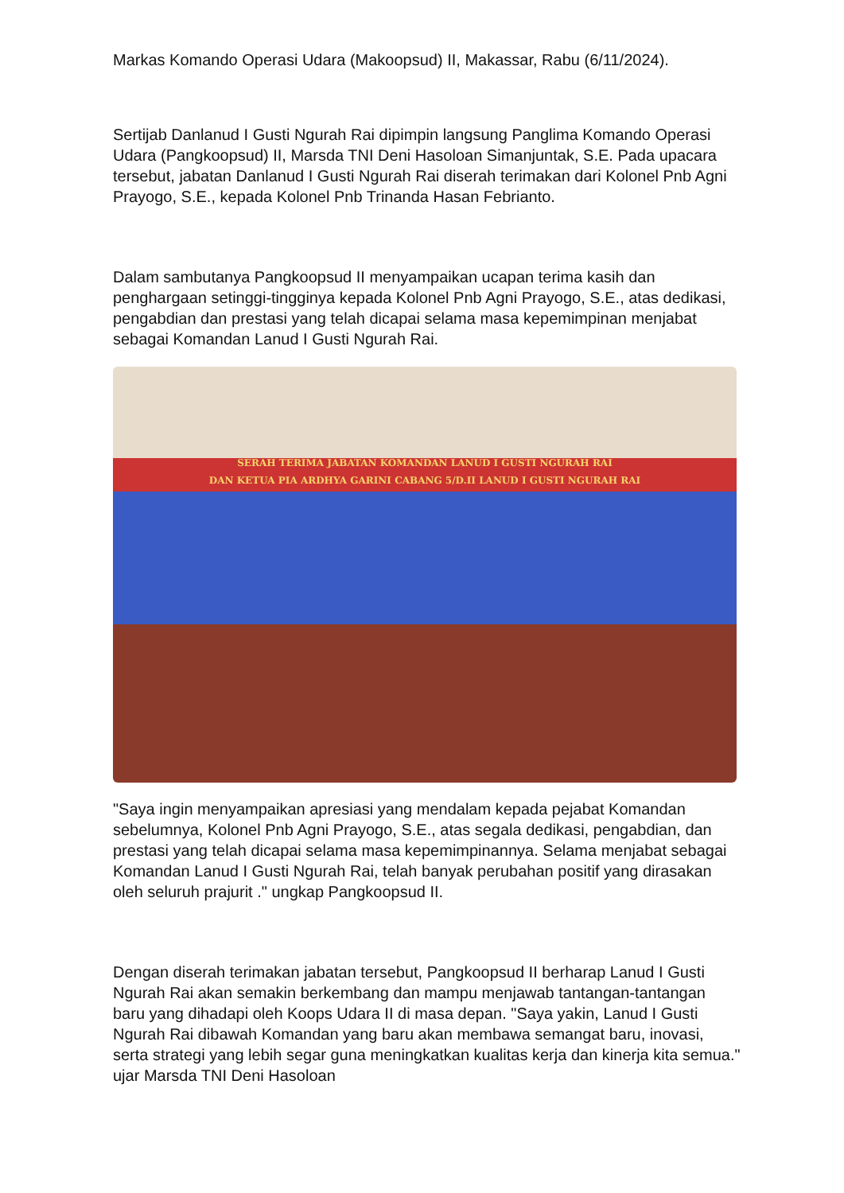Markas Komando Operasi Udara (Makoopsud) II, Makassar, Rabu (6/11/2024).
Sertijab Danlanud I Gusti Ngurah Rai dipimpin langsung Panglima Komando Operasi Udara (Pangkoopsud) II, Marsda TNI Deni Hasoloan Simanjuntak, S.E. Pada upacara tersebut, jabatan Danlanud I Gusti Ngurah Rai diserah terimakan dari Kolonel Pnb Agni Prayogo, S.E., kepada Kolonel Pnb Trinanda Hasan Febrianto.
Dalam sambutanya Pangkoopsud II menyampaikan ucapan terima kasih dan penghargaan setinggi-tingginya kepada Kolonel Pnb Agni Prayogo, S.E., atas dedikasi, pengabdian dan prestasi yang telah dicapai selama masa kepemimpinan menjabat sebagai Komandan Lanud I Gusti Ngurah Rai.
SERAH TERIMA JABATAN KOMANDAN LANUD I GUSTI NGURAH RAI
DAN KETUA PIA ARDHYA GARINI CABANG 5/D.II LANUD I GUSTI NGURAH RAI
"Saya ingin menyampaikan apresiasi yang mendalam kepada pejabat Komandan sebelumnya, Kolonel Pnb Agni Prayogo, S.E., atas segala dedikasi, pengabdian, dan prestasi yang telah dicapai selama masa kepemimpinannya. Selama menjabat sebagai Komandan Lanud I Gusti Ngurah Rai, telah banyak perubahan positif yang dirasakan oleh seluruh prajurit ." ungkap Pangkoopsud II.
Dengan diserah terimakan jabatan tersebut, Pangkoopsud II berharap Lanud I Gusti Ngurah Rai akan semakin berkembang dan mampu menjawab tantangan-tantangan baru yang dihadapi oleh Koops Udara II di masa depan. "Saya yakin, Lanud I Gusti Ngurah Rai dibawah Komandan yang baru akan membawa semangat baru, inovasi, serta strategi yang lebih segar guna meningkatkan kualitas kerja dan kinerja kita semua." ujar Marsda TNI Deni Hasoloan